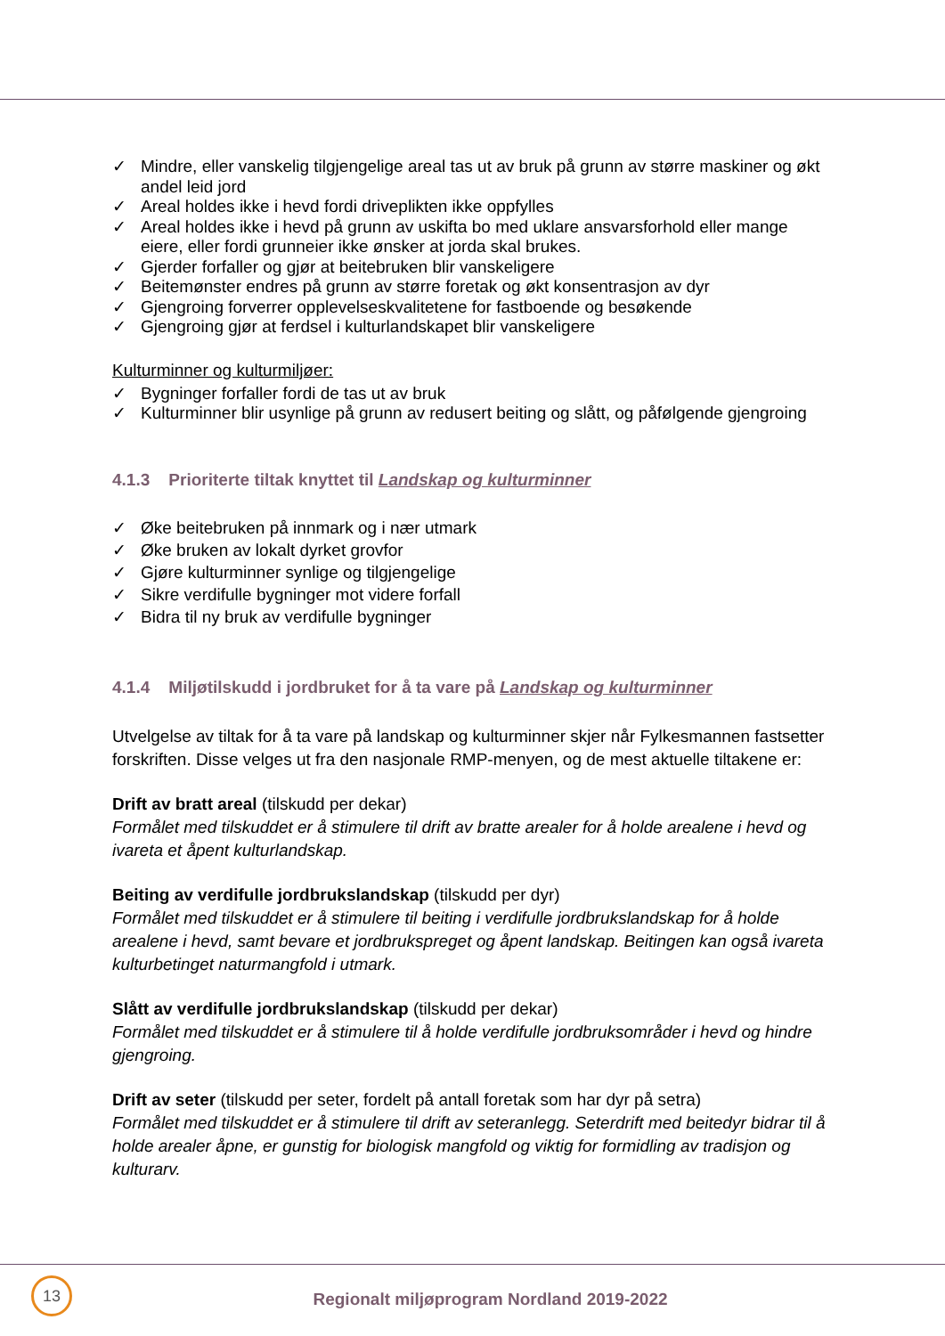✓ Mindre, eller vanskelig tilgjengelige areal tas ut av bruk på grunn av større maskiner og økt andel leid jord
✓ Areal holdes ikke i hevd fordi driveplikten ikke oppfylles
✓ Areal holdes ikke i hevd på grunn av uskifta bo med uklare ansvarsforhold eller mange eiere, eller fordi grunneier ikke ønsker at jorda skal brukes.
✓ Gjerder forfaller og gjør at beitebruken blir vanskeligere
✓ Beitemønster endres på grunn av større foretak og økt konsentrasjon av dyr
✓ Gjengroing forverrer opplevelseskvalitetene for fastboende og besøkende
✓ Gjengroing gjør at ferdsel i kulturlandskapet blir vanskeligere
Kulturminner og kulturmiljøer:
✓ Bygninger forfaller fordi de tas ut av bruk
✓ Kulturminner blir usynlige på grunn av redusert beiting og slått, og påfølgende gjengroing
4.1.3 Prioriterte tiltak knyttet til Landskap og kulturminner
✓ Øke beitebruken på innmark og i nær utmark
✓ Øke bruken av lokalt dyrket grovfor
✓ Gjøre kulturminner synlige og tilgjengelige
✓ Sikre verdifulle bygninger mot videre forfall
✓ Bidra til ny bruk av verdifulle bygninger
4.1.4 Miljøtilskudd i jordbruket for å ta vare på Landskap og kulturminner
Utvelgelse av tiltak for å ta vare på landskap og kulturminner skjer når Fylkesmannen fastsetter forskriften. Disse velges ut fra den nasjonale RMP-menyen, og de mest aktuelle tiltakene er:
Drift av bratt areal (tilskudd per dekar)
Formålet med tilskuddet er å stimulere til drift av bratte arealer for å holde arealene i hevd og ivareta et åpent kulturlandskap.
Beiting av verdifulle jordbrukslandskap (tilskudd per dyr)
Formålet med tilskuddet er å stimulere til beiting i verdifulle jordbrukslandskap for å holde arealene i hevd, samt bevare et jordbrukspreget og åpent landskap. Beitingen kan også ivareta kulturbetinget naturmangfold i utmark.
Slått av verdifulle jordbrukslandskap (tilskudd per dekar)
Formålet med tilskuddet er å stimulere til å holde verdifulle jordbruksområder i hevd og hindre gjengroing.
Drift av seter (tilskudd per seter, fordelt på antall foretak som har dyr på setra)
Formålet med tilskuddet er å stimulere til drift av seteranlegg. Seterdrift med beitedyr bidrar til å holde arealer åpne, er gunstig for biologisk mangfold og viktig for formidling av tradisjon og kulturarv.
13
Regionalt miljøprogram Nordland 2019-2022